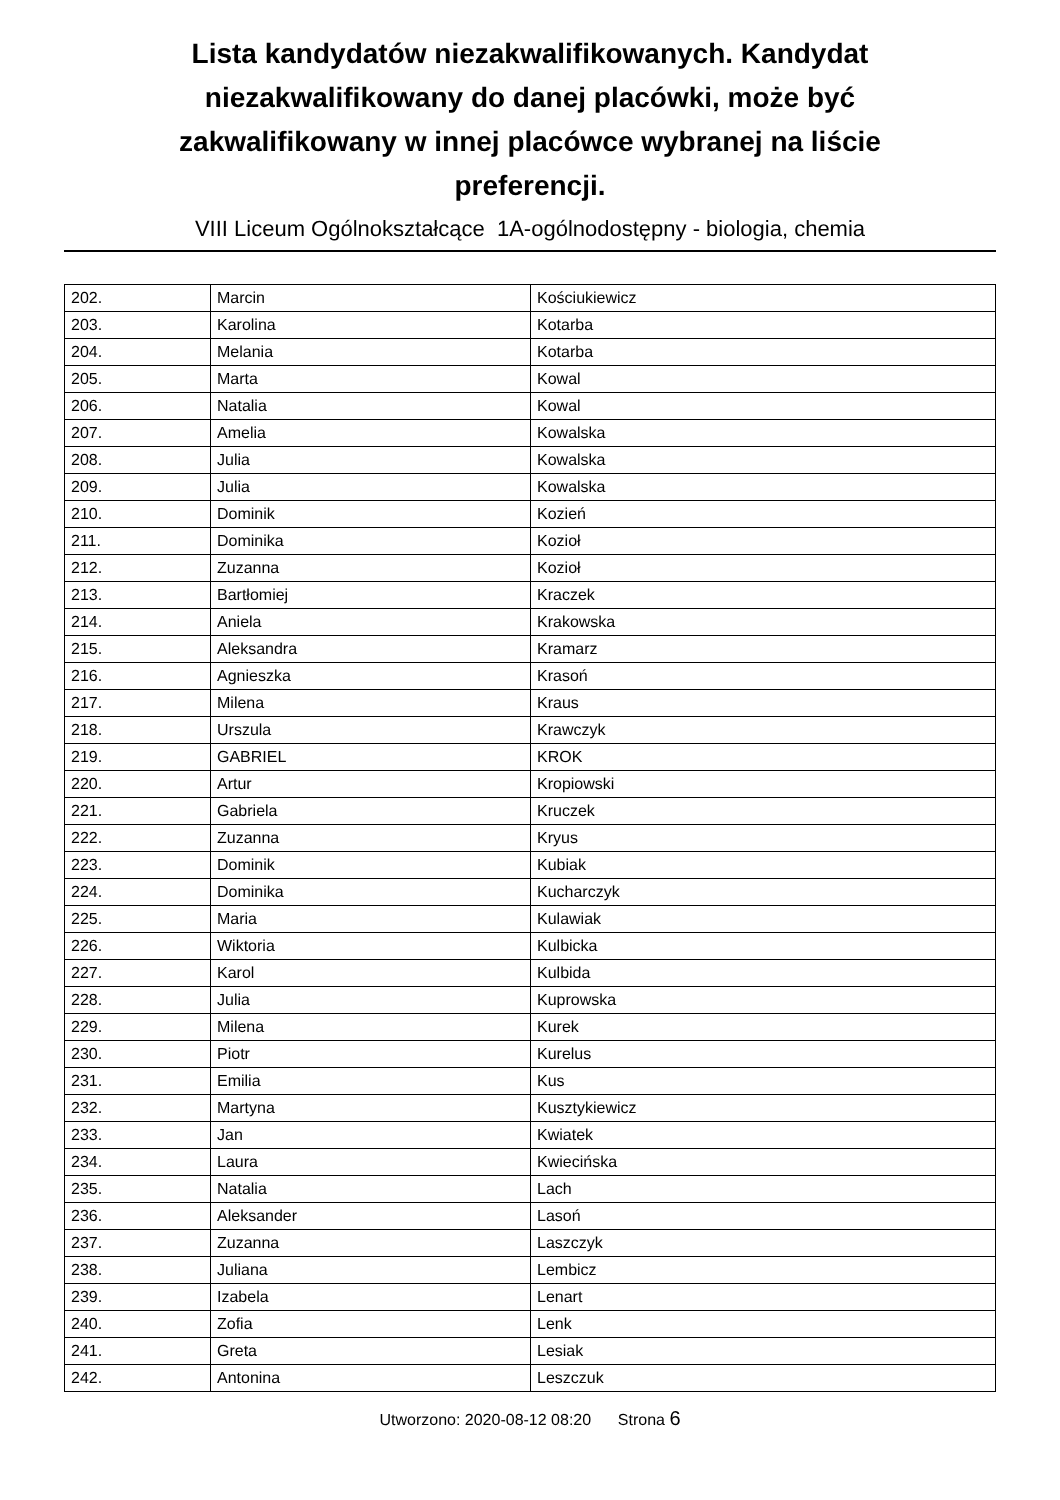Lista kandydatów niezakwalifikowanych. Kandydat niezakwalifikowany do danej placówki, może być zakwalifikowany w innej placówce wybranej na liście preferencji.
VIII Liceum Ogólnokształcące 1A-ogólnodostępny - biologia, chemia
| 202. | Marcin | Kościukiewicz |
| 203. | Karolina | Kotarba |
| 204. | Melania | Kotarba |
| 205. | Marta | Kowal |
| 206. | Natalia | Kowal |
| 207. | Amelia | Kowalska |
| 208. | Julia | Kowalska |
| 209. | Julia | Kowalska |
| 210. | Dominik | Kozień |
| 211. | Dominika | Kozioł |
| 212. | Zuzanna | Kozioł |
| 213. | Bartłomiej | Kraczek |
| 214. | Aniela | Krakowska |
| 215. | Aleksandra | Kramarz |
| 216. | Agnieszka | Krasoń |
| 217. | Milena | Kraus |
| 218. | Urszula | Krawczyk |
| 219. | GABRIEL | KROK |
| 220. | Artur | Kropiowski |
| 221. | Gabriela | Kruczek |
| 222. | Zuzanna | Kryus |
| 223. | Dominik | Kubiak |
| 224. | Dominika | Kucharczyk |
| 225. | Maria | Kulawiak |
| 226. | Wiktoria | Kulbicka |
| 227. | Karol | Kulbida |
| 228. | Julia | Kuprowska |
| 229. | Milena | Kurek |
| 230. | Piotr | Kurelus |
| 231. | Emilia | Kus |
| 232. | Martyna | Kusztykiewicz |
| 233. | Jan | Kwiatek |
| 234. | Laura | Kwiecińska |
| 235. | Natalia | Lach |
| 236. | Aleksander | Lasoń |
| 237. | Zuzanna | Laszczyk |
| 238. | Juliana | Lembicz |
| 239. | Izabela | Lenart |
| 240. | Zofia | Lenk |
| 241. | Greta | Lesiak |
| 242. | Antonina | Leszczuk |
Utworzono: 2020-08-12 08:20 Strona 6